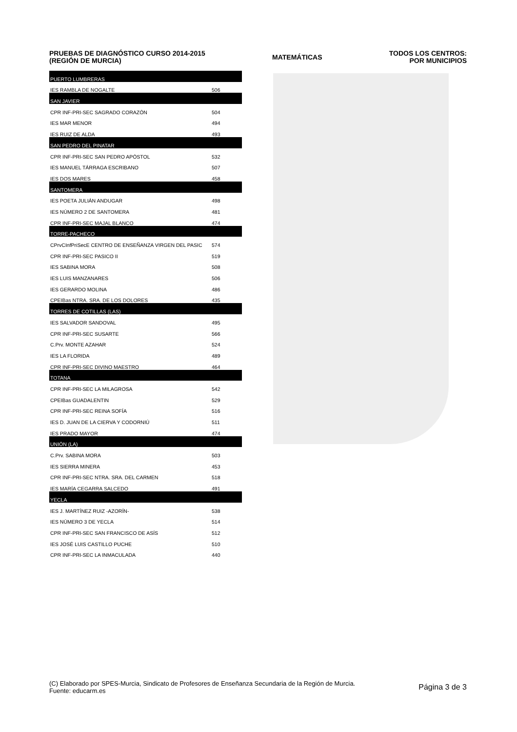PRUEBAS DE DIAGNÓSTICO CURSO 2014-2015
(REGIÓN DE MURCIA)
MATEMÁTICAS
TODOS LOS CENTROS:
POR MUNICIPIOS
| PUERTO LUMBRERAS | |
| IES RAMBLA DE NOGALTE | 506 |
| SAN JAVIER | |
| CPR INF-PRI-SEC SAGRADO CORAZÓN | 504 |
| IES MAR MENOR | 494 |
| IES RUIZ DE ALDA | 493 |
| SAN PEDRO DEL PINATAR | |
| CPR INF-PRI-SEC SAN PEDRO APÓSTOL | 532 |
| IES MANUEL TÁRRAGA ESCRIBANO | 507 |
| IES DOS MARES | 458 |
| SANTOMERA | |
| IES POETA JULIÁN ANDUGAR | 498 |
| IES NÚMERO 2 DE SANTOMERA | 481 |
| CPR INF-PRI-SEC MAJAL BLANCO | 474 |
| TORRE-PACHECO | |
| CPrvCInfPriSecE CENTRO DE ENSEÑANZA VIRGEN DEL PASIC | 574 |
| CPR INF-PRI-SEC PASICO II | 519 |
| IES SABINA MORA | 508 |
| IES LUIS MANZANARES | 506 |
| IES GERARDO MOLINA | 486 |
| CPEIBas NTRA. SRA. DE LOS DOLORES | 435 |
| TORRES DE COTILLAS (LAS) | |
| IES SALVADOR SANDOVAL | 495 |
| CPR INF-PRI-SEC SUSARTE | 566 |
| C.Prv. MONTE AZAHAR | 524 |
| IES LA FLORIDA | 489 |
| CPR INF-PRI-SEC DIVINO MAESTRO | 464 |
| TOTANA | |
| CPR INF-PRI-SEC LA MILAGROSA | 542 |
| CPEIBas GUADALENTIN | 529 |
| CPR INF-PRI-SEC REINA SOFÍA | 516 |
| IES D. JUAN DE LA CIERVA Y CODORNIÚ | 511 |
| IES PRADO MAYOR | 474 |
| UNIÓN (LA) | |
| C.Prv. SABINA MORA | 503 |
| IES SIERRA MINERA | 453 |
| CPR INF-PRI-SEC NTRA. SRA. DEL CARMEN | 518 |
| IES MARÍA CEGARRA SALCEDO | 491 |
| YECLA | |
| IES J. MARTÍNEZ RUIZ -AZORÍN- | 538 |
| IES NÚMERO 3 DE YECLA | 514 |
| CPR INF-PRI-SEC SAN FRANCISCO DE ASÍS | 512 |
| IES JOSÉ LUIS CASTILLO PUCHE | 510 |
| CPR INF-PRI-SEC LA INMACULADA | 440 |
(C) Elaborado por SPES-Murcia, Sindicato de Profesores de Enseñanza Secundaria de la Región de Murcia.
Fuente: educarm.es
Página 3 de 3